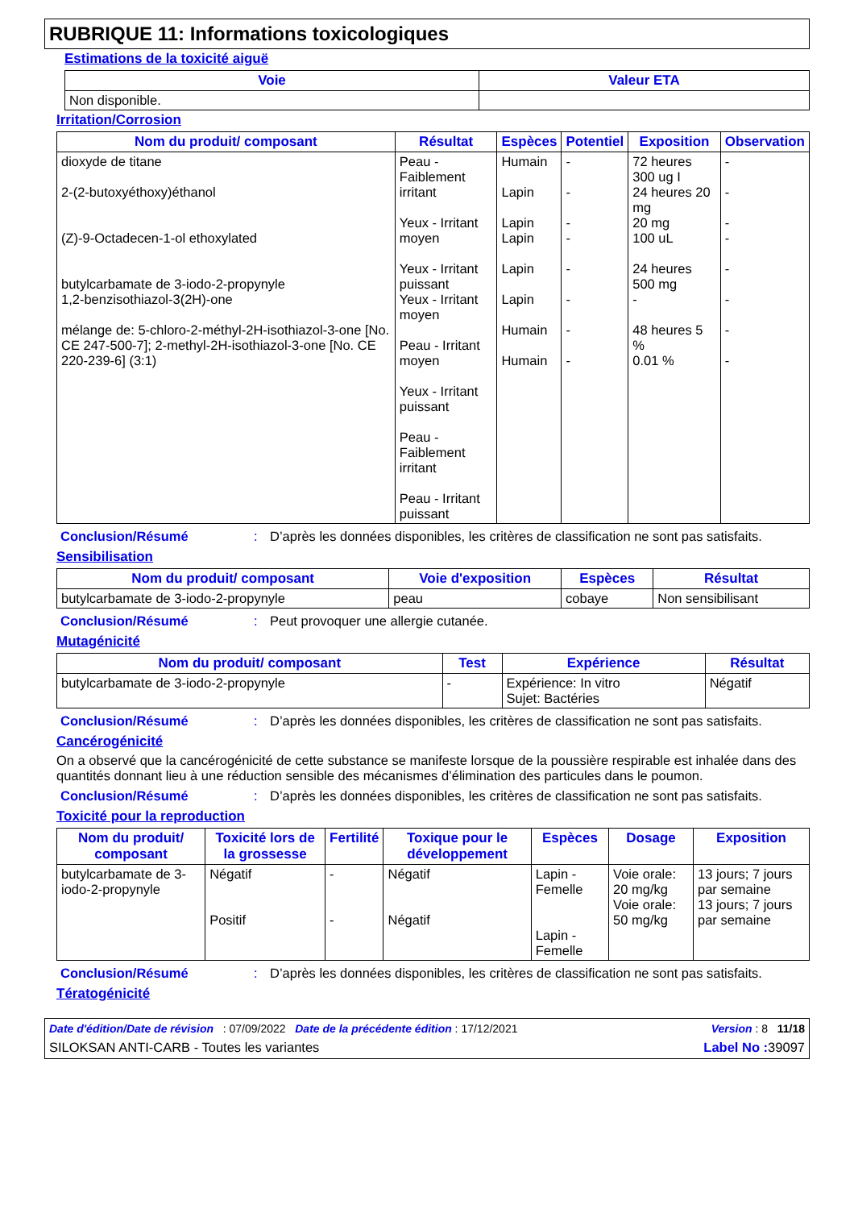RUBRIQUE 11: Informations toxicologiques
Estimations de la toxicité aiguë
| Voie | Valeur ETA |
| --- | --- |
| Non disponible. | |
Irritation/Corrosion
| Nom du produit/ composant | Résultat | Espèces | Potentiel | Exposition | Observation |
| --- | --- | --- | --- | --- | --- |
| dioxyde de titane 2-(2-butoxyéthoxy)éthanol (Z)-9-Octadecen-1-ol ethoxylated butylcarbamate de 3-iodo-2-propynyle 1,2-benzisothiazol-3(2H)-one mélange de: 5-chloro-2-méthyl-2H-isothiazol-3-one [No. CE 247-500-7]; 2-methyl-2H-isothiazol-3-one [No. CE 220-239-6] (3:1) | Peau - Faiblement irritant Yeux - Irritant moyen Yeux - Irritant puissant Yeux - Irritant moyen Peau - Irritant moyen Yeux - Irritant puissant Peau - Faiblement irritant Peau - Irritant puissant | Humain Lapin Lapin Lapin Lapin Lapin Humain Humain | - - - - - - - - | 72 heures 300 ug I 24 heures 20 mg 20 mg 100 uL 24 heures 500 mg - 48 heures 5 % 0.01 % | - - - - - - - - |
Conclusion/Résumé: D’après les données disponibles, les critères de classification ne sont pas satisfaits.
Sensibilisation
| Nom du produit/ composant | Voie d'exposition | Espèces | Résultat |
| --- | --- | --- | --- |
| butylcarbamate de 3-iodo-2-propynyle | peau | cobaye | Non sensibilisant |
Conclusion/Résumé: Peut provoquer une allergie cutanée.
Mutagénicité
| Nom du produit/ composant | Test | Expérience | Résultat |
| --- | --- | --- | --- |
| butylcarbamate de 3-iodo-2-propynyle | - | Expérience: In vitro Sujet: Bactéries | Négatif |
Conclusion/Résumé: D’après les données disponibles, les critères de classification ne sont pas satisfaits.
Cancérogénicité
On a observé que la cancérogénicité de cette substance se manifeste lorsque de la poussière respirable est inhalée dans des quantités donnant lieu à une réduction sensible des mécanismes d’élimination des particules dans le poumon.
Conclusion/Résumé: D’après les données disponibles, les critères de classification ne sont pas satisfaits.
Toxicité pour la reproduction
| Nom du produit/ composant | Toxicité lors de la grossesse | Fertilité | Toxique pour le développement | Espèces | Dosage | Exposition |
| --- | --- | --- | --- | --- | --- | --- |
| butylcarbamate de 3-iodo-2-propynyle | Négatif Positif | - - | Négatif Négatif | Lapin - Femelle Lapin - Femelle | Voie orale: 20 mg/kg Voie orale: 50 mg/kg | 13 jours; 7 jours par semaine 13 jours; 7 jours par semaine |
Conclusion/Résumé: D’après les données disponibles, les critères de classification ne sont pas satisfaits.
Tératogénicité
Date d'édition/Date de révision : 07/09/2022 Date de la précédente édition : 17/12/2021 Version : 8 11/18
SILOKSAN ANTI-CARB - Toutes les variantes Label No : 39097